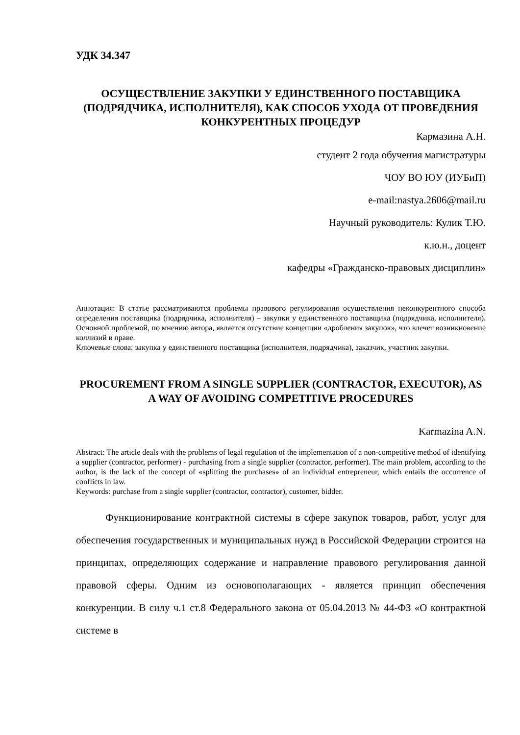УДК 34.347
ОСУЩЕСТВЛЕНИЕ ЗАКУПКИ У ЕДИНСТВЕННОГО ПОСТАВЩИКА (ПОДРЯДЧИКА, ИСПОЛНИТЕЛЯ), КАК СПОСОБ УХОДА ОТ ПРОВЕДЕНИЯ КОНКУРЕНТНЫХ ПРОЦЕДУР
Кармазина А.Н.
студент 2 года обучения магистратуры
ЧОУ ВО ЮУ (ИУБиП)
e-mail:nastya.2606@mail.ru
Научный руководитель: Кулик Т.Ю.
к.ю.н., доцент
кафедры «Гражданско-правовых дисциплин»
Аннотация: В статье рассматриваются проблемы правового регулирования осуществления неконкурентного способа определения поставщика (подрядчика, исполнителя) – закупки у единственного поставщика (подрядчика, исполнителя). Основной проблемой, по мнению автора, является отсутствие концепции «дробления закупок», что влечет возникновение коллизий в праве.
Ключевые слова: закупка у единственного поставщика (исполнителя, подрядчика), заказчик, участник закупки.
PROCUREMENT FROM A SINGLE SUPPLIER (CONTRACTOR, EXECUTOR), AS A WAY OF AVOIDING COMPETITIVE PROCEDURES
Karmazina A.N.
Abstract: The article deals with the problems of legal regulation of the implementation of a non-competitive method of identifying a supplier (contractor, performer) - purchasing from a single supplier (contractor, performer). The main problem, according to the author, is the lack of the concept of «splitting the purchases» of an individual entrepreneur, which entails the occurrence of conflicts in law.
Keywords: purchase from a single supplier (contractor, contractor), customer, bidder.
Функционирование контрактной системы в сфере закупок товаров, работ, услуг для обеспечения государственных и муниципальных нужд в Российской Федерации строится на принципах, определяющих содержание и направление правового регулирования данной правовой сферы. Одним из основополагающих - является принцип обеспечения конкуренции. В силу ч.1 ст.8 Федерального закона от 05.04.2013 № 44-ФЗ «О контрактной системе в